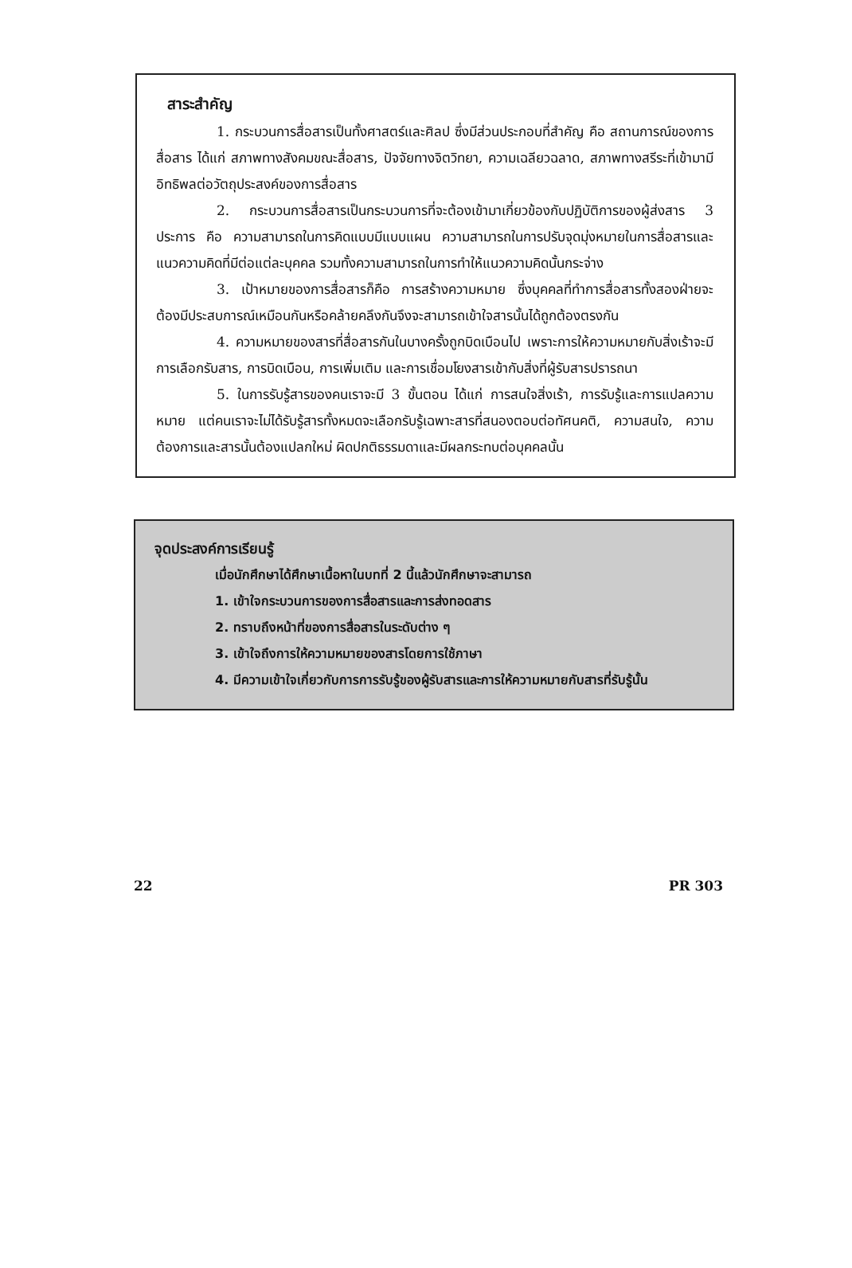สาระสำคัญ
1. กระบวนการสื่อสารเป็นทั้งศาสตร์และศิลป ซึ่งมีส่วนประกอบที่สำคัญ คือ สถานการณ์ของการสื่อสาร ได้แก่ สภาพทางสังคมขณะสื่อสาร, ปัจจัยทางจิตวิทยา, ความเฉลียวฉลาด, สภาพทางสรีระที่เข้ามามีอิทธิพลต่อวัตถุประสงค์ของการสื่อสาร
2. กระบวนการสื่อสารเป็นกระบวนการที่จะต้องเข้ามาเกี่ยวข้องกับปฏิบัติการของผู้ส่งสาร 3 ประการ คือ ความสามารถในการคิดแบบมีแบบแผน ความสามารถในการปรับจุดมุ่งหมายในการสื่อสารและแนวความคิดที่มีต่อแต่ละบุคคล รวมทั้งความสามารถในการทำให้แนวความคิดนั้นกระจ่าง
3. เป้าหมายของการสื่อสารก็คือ การสร้างความหมาย ซึ่งบุคคลที่ทำการสื่อสารทั้งสองฝ่ายจะต้องมีประสบการณ์เหมือนกันหรือคล้ายคลึงกันจึงจะสามารถเข้าใจสารนั้นได้ถูกต้องตรงกัน
4. ความหมายของสารที่สื่อสารกันในบางครั้งถูกบิดเบือนไป เพราะการให้ความหมายกับสิ่งเร้าจะมีการเลือกรับสาร, การบิดเบือน, การเพิ่มเติม และการเชื่อมโยงสารเข้ากับสิ่งที่ผู้รับสารปรารถนา
5. ในการรับรู้สารของคนเราจะมี 3 ขั้นตอน ได้แก่ การสนใจสิ่งเร้า, การรับรู้และการแปลความหมาย แต่คนเราจะไม่ได้รับรู้สารทั้งหมดจะเลือกรับรู้เฉพาะสารที่สนองตอบต่อทัศนคติ, ความสนใจ, ความต้องการและสารนั้นต้องแปลกใหม่ ผิดปกติธรรมดาและมีผลกระทบต่อบุคคลนั้น
จุดประสงค์การเรียนรู้
เมื่อนักศึกษาได้ศึกษาเนื้อหาในบทที่ 2 นี้แล้วนักศึกษาจะสามารถ
1. เข้าใจกระบวนการของการสื่อสารและการส่งทอดสาร
2. ทราบถึงหน้าที่ของการสื่อสารในระดับต่าง ๆ
3. เข้าใจถึงการให้ความหมายของสารโดยการใช้ภาษา
4. มีความเข้าใจเกี่ยวกับการการรับรู้ของผู้รับสารและการให้ความหมายกับสารที่รับรู้นั้น
22 PR 303